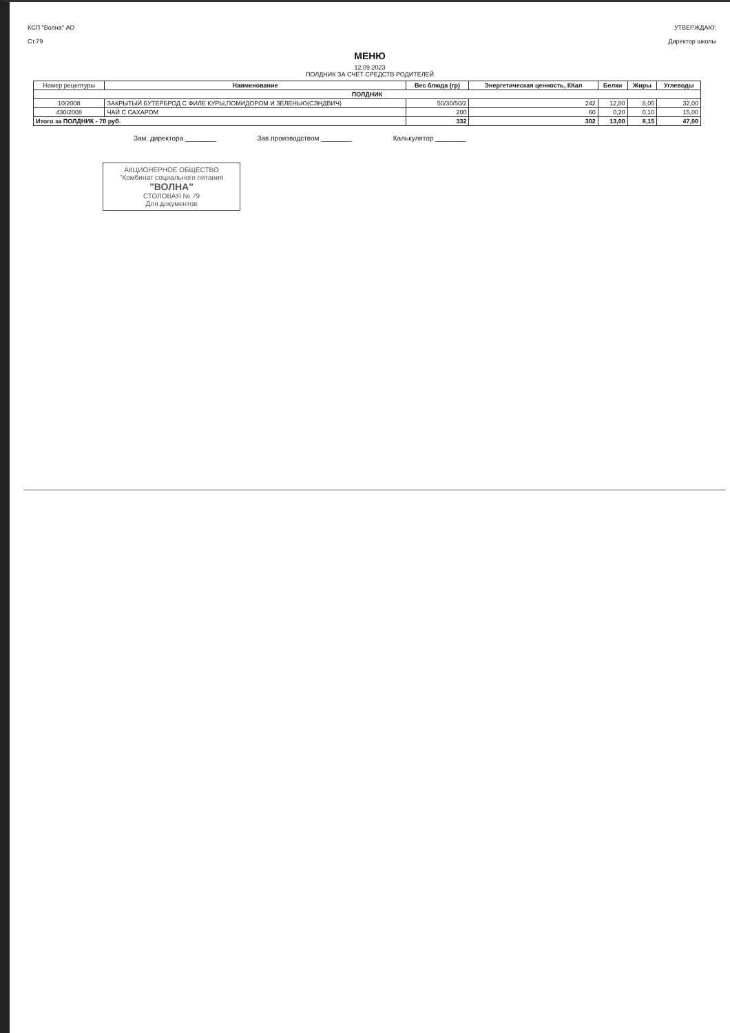КСП "Волна" АО
Ст.79
УТВЕРЖДАЮ:
Директор школы
МЕНЮ
12.09.2023
ПОЛДНИК ЗА СЧЕТ СРЕДСТВ РОДИТЕЛЕЙ
| Номер рецептуры | Наименование | Вес блюда (гр) | Энергетическая ценность, ККал | Белки | Жиры | Углеводы |
| --- | --- | --- | --- | --- | --- | --- |
| ПОЛДНИК | | | | | | |
| 10/2008 | ЗАКРЫТЫЙ БУТЕРБРОД С ФИЛЕ КУРЫ,ПОМИДОРОМ И ЗЕЛЕНЬЮ(СЭНДВИЧ) | 50/30/50/2 | 242 | 12,80 | 8,05 | 32,00 |
| 430/2008 | ЧАЙ С САХАРОМ | 200 | 60 | 0,20 | 0,10 | 15,00 |
| Итого за ПОЛДНИК - 70 руб. | | 332 | 302 | 13,00 | 8,15 | 47,00 |
Зам. директора ________ Зав.производством ________ Калькулятор ________
АКЦИОНЕРНОЕ ОБЩЕСТВО
"Комбинат социального питания
"ВОЛНА"
СТОЛОВАЯ № 79
Для документов